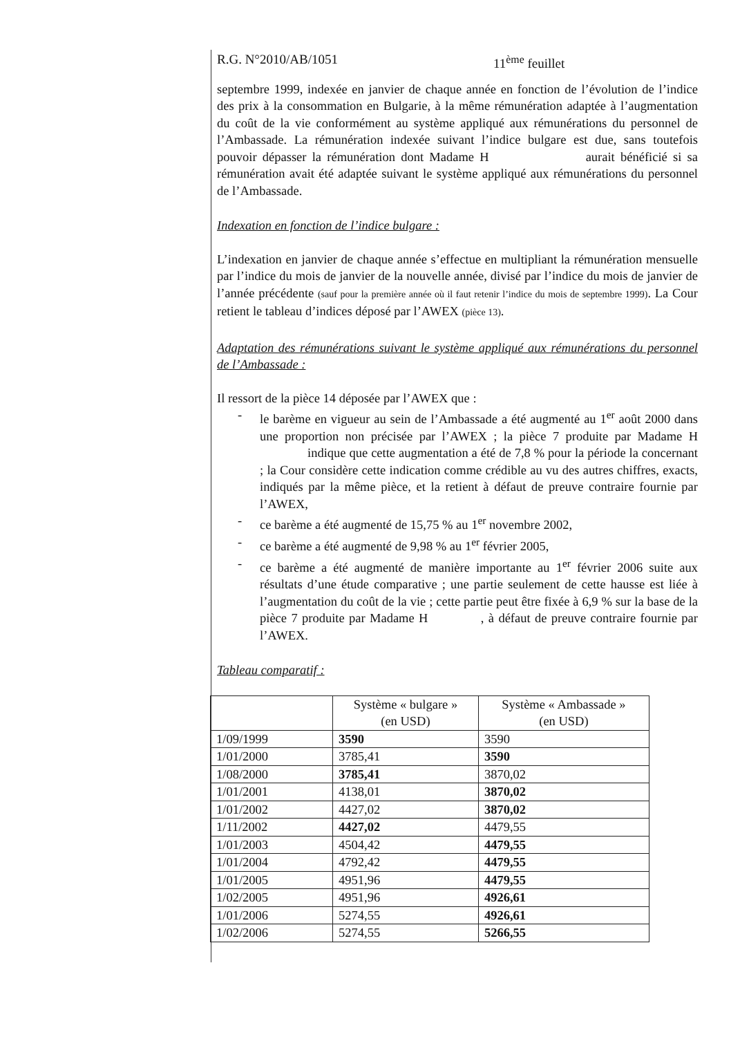R.G. N°2010/AB/1051 11<sup>ème</sup> feuillet
septembre 1999, indexée en janvier de chaque année en fonction de l’évolution de l’indice des prix à la consommation en Bulgarie, à la même rémunération adaptée à l’augmentation du coût de la vie conformément au système appliqué aux rémunérations du personnel de l’Ambassade. La rémunération indexée suivant l’indice bulgare est due, sans toutefois pouvoir dépasser la rémunération dont Madame H aurait bénéficié si sa rémunération avait été adaptée suivant le système appliqué aux rémunérations du personnel de l’Ambassade.
Indexation en fonction de l’indice bulgare :
L’indexation en janvier de chaque année s’effectue en multipliant la rémunération mensuelle par l’indice du mois de janvier de la nouvelle année, divisé par l’indice du mois de janvier de l’année précédente (sauf pour la première année où il faut retenir l’indice du mois de septembre 1999). La Cour retient le tableau d’indices déposé par l’AWEX (pièce 13).
Adaptation des rémunérations suivant le système appliqué aux rémunérations du personnel de l’Ambassade :
Il ressort de la pièce 14 déposée par l’AWEX que :
- le barème en vigueur au sein de l’Ambassade a été augmenté au 1<sup>er</sup> août 2000 dans une proportion non précisée par l’AWEX ; la pièce 7 produite par Madame H indique que cette augmentation a été de 7,8 % pour la période la concernant ; la Cour considère cette indication comme crédible au vu des autres chiffres, exacts, indiqués par la même pièce, et la retient à défaut de preuve contraire fournie par l’AWEX,
- ce barème a été augmenté de 15,75 % au 1<sup>er</sup> novembre 2002,
- ce barème a été augmenté de 9,98 % au 1<sup>er</sup> février 2005,
- ce barème a été augmenté de manière importante au 1<sup>er</sup> février 2006 suite aux résultats d’une étude comparative ; une partie seulement de cette hausse est liée à l’augmentation du coût de la vie ; cette partie peut être fixée à 6,9 % sur la base de la pièce 7 produite par Madame H , à défaut de preuve contraire fournie par l’AWEX.
Tableau comparatif :
| | Système « bulgare » (en USD) | Système « Ambassade » (en USD) |
| --- | --- | --- |
| 1/09/1999 | 3590 | 3590 |
| 1/01/2000 | 3785,41 | 3590 |
| 1/08/2000 | 3785,41 | 3870,02 |
| 1/01/2001 | 4138,01 | 3870,02 |
| 1/01/2002 | 4427,02 | 3870,02 |
| 1/11/2002 | 4427,02 | 4479,55 |
| 1/01/2003 | 4504,42 | 4479,55 |
| 1/01/2004 | 4792,42 | 4479,55 |
| 1/01/2005 | 4951,96 | 4479,55 |
| 1/02/2005 | 4951,96 | 4926,61 |
| 1/01/2006 | 5274,55 | 4926,61 |
| 1/02/2006 | 5274,55 | 5266,55 |